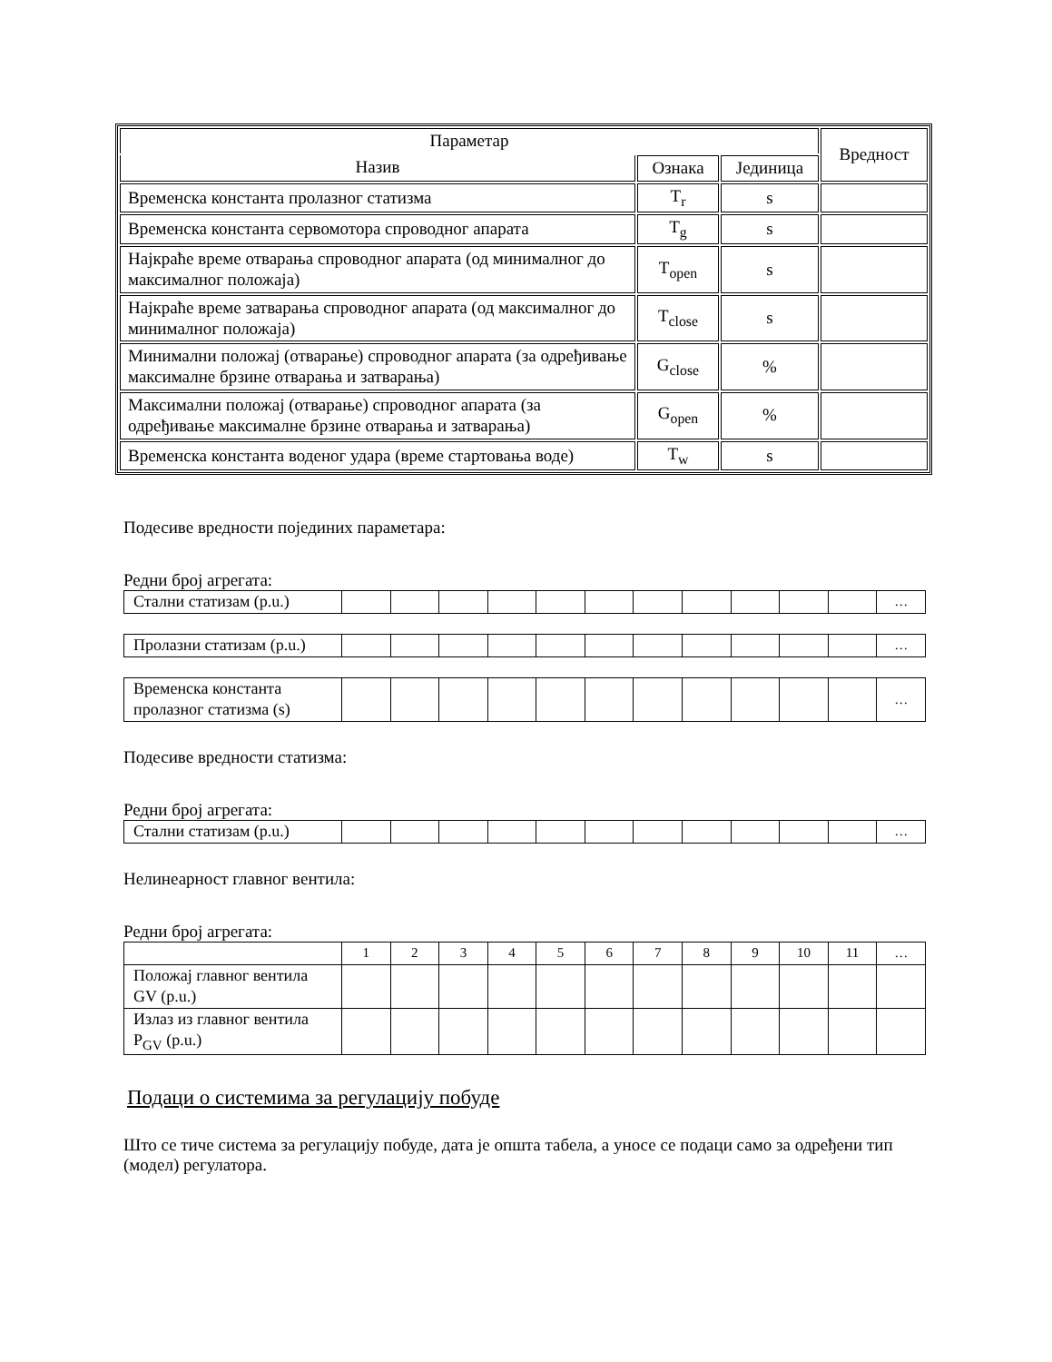| Параметар | | | Вредност |
| --- | --- | --- | --- |
| Назив | Ознака | Јединица | |
| Временска константа пролазног статизма | T<sub>r</sub> | s | |
| Временска константа сервомотора спроводног апарата | T<sub>g</sub> | s | |
| Најкраће време отварања спроводног апарата (од минималног до максималног положаја) | T<sub>open</sub> | s | |
| Најкраће време затварања спроводног апарата (од максималног до минималног положаја) | T<sub>close</sub> | s | |
| Минимални положај (отварање) спроводног апарата (за одређивање максималне брзине отварања и затварања) | G<sub>close</sub> | % | |
| Максимални положај (отварање) спроводног апарата (за одређивање максималне брзине отварања и затварања) | G<sub>open</sub> | % | |
| Временска константа воденог удара (време стартовања воде) | T<sub>w</sub> | s | |
Подесиве вредности појединих параметара:
Редни број агрегата:
| Стални статизам (p.u.) | | | | | | | | | | | | … |
| Пролазни статизам (p.u.) | | | | | | | | | | | | … |
| Временска константа пролазног статизма (s) | | | | | | | | | | | | … |
Подесиве вредности статизма:
Редни број агрегата:
| Стални статизам (p.u.) | | | | | | | | | | | | … |
Нелинеарност главног вентила:
Редни број агрегата:
| | 1 | 2 | 3 | 4 | 5 | 6 | 7 | 8 | 9 | 10 | 11 | … |
| Положај главног вентила GV (p.u.) | | | | | | | | | | | | |
| Излаз из главног вентила P<sub>GV</sub> (p.u.) | | | | | | | | | | | | |
Подаци о системима за регулацију побуде
Што се тиче система за регулацију побуде, дата је општа табела, а уносе се подаци само за одређени тип (модел) регулатора.